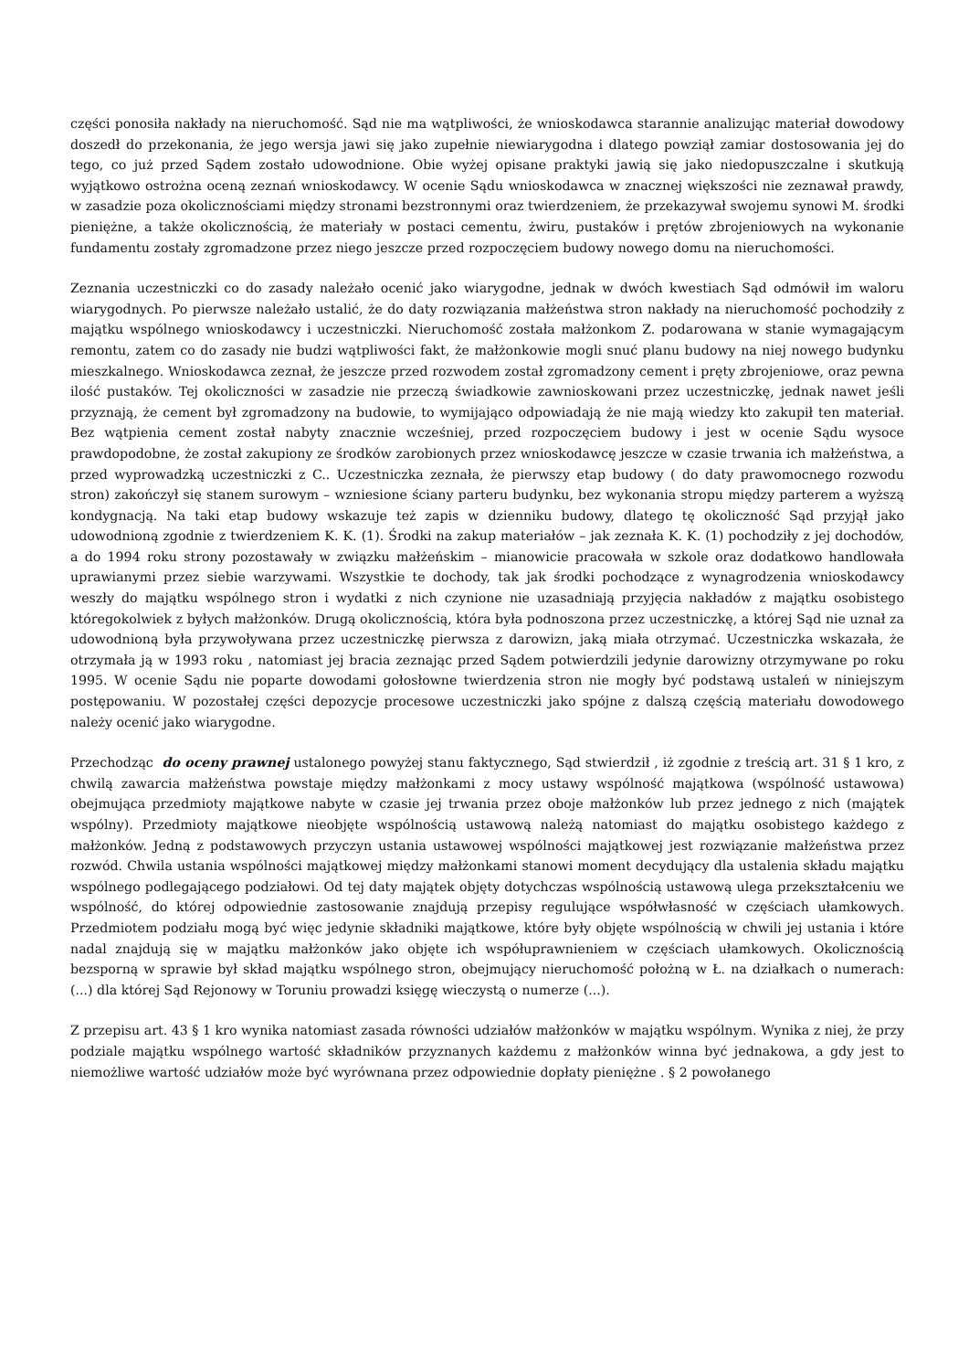części ponosiła nakłady na nieruchomość. Sąd nie ma wątpliwości, że wnioskodawca starannie analizując materiał dowodowy doszedł do przekonania, że jego wersja jawi się jako zupełnie niewiarygodna i dlatego powziął zamiar dostosowania jej do tego, co już przed Sądem zostało udowodnione. Obie wyżej opisane praktyki jawią się jako niedopuszczalne i skutkują wyjątkowo ostrożna oceną zeznań wnioskodawcy. W ocenie Sądu wnioskodawca w znacznej większości nie zeznawał prawdy, w zasadzie poza okolicznościami między stronami bezstronnymi oraz twierdzeniem, że przekazywał swojemu synowi M. środki pieniężne, a także okolicznością, że materiały w postaci cementu, żwiru, pustaków i prętów zbrojeniowych na wykonanie fundamentu zostały zgromadzone przez niego jeszcze przed rozpoczęciem budowy nowego domu na nieruchomości.
Zeznania uczestniczki co do zasady należało ocenić jako wiarygodne, jednak w dwóch kwestiach Sąd odmówił im waloru wiarygodnych. Po pierwsze należało ustalić, że do daty rozwiązania małżeństwa stron nakłady na nieruchomość pochodziły z majątku wspólnego wnioskodawcy i uczestniczki. Nieruchomość została małżonkom Z. podarowana w stanie wymagającym remontu, zatem co do zasady nie budzi wątpliwości fakt, że małżonkowie mogli snuć planu budowy na niej nowego budynku mieszkalnego. Wnioskodawca zeznał, że jeszcze przed rozwodem został zgromadzony cement i pręty zbrojeniowe, oraz pewna ilość pustaków. Tej okoliczności w zasadzie nie przeczą świadkowie zawnioskowani przez uczestniczkę, jednak nawet jeśli przyznają, że cement był zgromadzony na budowie, to wymijająco odpowiadają że nie mają wiedzy kto zakupił ten materiał. Bez wątpienia cement został nabyty znacznie wcześniej, przed rozpoczęciem budowy i jest w ocenie Sądu wysoce prawdopodobne, że został zakupiony ze środków zarobionych przez wnioskodawcę jeszcze w czasie trwania ich małżeństwa, a przed wyprowadzką uczestniczki z C.. Uczestniczka zeznała, że pierwszy etap budowy ( do daty prawomocnego rozwodu stron) zakończył się stanem surowym – wzniesione ściany parteru budynku, bez wykonania stropu między parterem a wyższą kondygnacją. Na taki etap budowy wskazuje też zapis w dzienniku budowy, dlatego tę okoliczność Sąd przyjął jako udowodnioną zgodnie z twierdzeniem K. K. (1). Środki na zakup materiałów – jak zeznała K. K. (1) pochodziły z jej dochodów, a do 1994 roku strony pozostawały w związku małżeńskim – mianowicie pracowała w szkole oraz dodatkowo handlowała uprawianymi przez siebie warzywami. Wszystkie te dochody, tak jak środki pochodzące z wynagrodzenia wnioskodawcy weszły do majątku wspólnego stron i wydatki z nich czynione nie uzasadniają przyjęcia nakładów z majątku osobistego któregokolwiek z byłych małżonków. Drugą okolicznością, która była podnoszona przez uczestniczkę, a której Sąd nie uznał za udowodnioną była przywoływana przez uczestniczkę pierwsza z darowizn, jaką miała otrzymać. Uczestniczka wskazała, że otrzymała ją w 1993 roku , natomiast jej bracia zeznając przed Sądem potwierdzili jedynie darowizny otrzymywane po roku 1995. W ocenie Sądu nie poparte dowodami gołosłowne twierdzenia stron nie mogły być podstawą ustaleń w niniejszym postępowaniu. W pozostałej części depozycje procesowe uczestniczki jako spójne z dalszą częścią materiału dowodowego należy ocenić jako wiarygodne.
Przechodząc do oceny prawnej ustalonego powyżej stanu faktycznego, Sąd stwierdził , iż zgodnie z treścią art. 31 § 1 kro, z chwilą zawarcia małżeństwa powstaje między małżonkami z mocy ustawy wspólność majątkowa (wspólność ustawowa) obejmująca przedmioty majątkowe nabyte w czasie jej trwania przez oboje małżonków lub przez jednego z nich (majątek wspólny). Przedmioty majątkowe nieobjęte wspólnością ustawową należą natomiast do majątku osobistego każdego z małżonków. Jedną z podstawowych przyczyn ustania ustawowej wspólności majątkowej jest rozwiązanie małżeństwa przez rozwód. Chwila ustania wspólności majątkowej między małżonkami stanowi moment decydujący dla ustalenia składu majątku wspólnego podlegającego podziałowi. Od tej daty majątek objęty dotychczas wspólnością ustawową ulega przekształceniu we wspólność, do której odpowiednie zastosowanie znajdują przepisy regulujące współwłasność w częściach ułamkowych. Przedmiotem podziału mogą być więc jedynie składniki majątkowe, które były objęte wspólnością w chwili jej ustania i które nadal znajdują się w majątku małżonków jako objęte ich współuprawnieniem w częściach ułamkowych. Okolicznością bezsporną w sprawie był skład majątku wspólnego stron, obejmujący nieruchomość położną w Ł. na działkach o numerach: (...) dla której Sąd Rejonowy w Toruniu prowadzi księgę wieczystą o numerze (...).
Z przepisu art. 43 § 1 kro wynika natomiast zasada równości udziałów małżonków w majątku wspólnym. Wynika z niej, że przy podziale majątku wspólnego wartość składników przyznanych każdemu z małżonków winna być jednakowa, a gdy jest to niemożliwe wartość udziałów może być wyrównana przez odpowiednie dopłaty pieniężne . § 2 powołanego